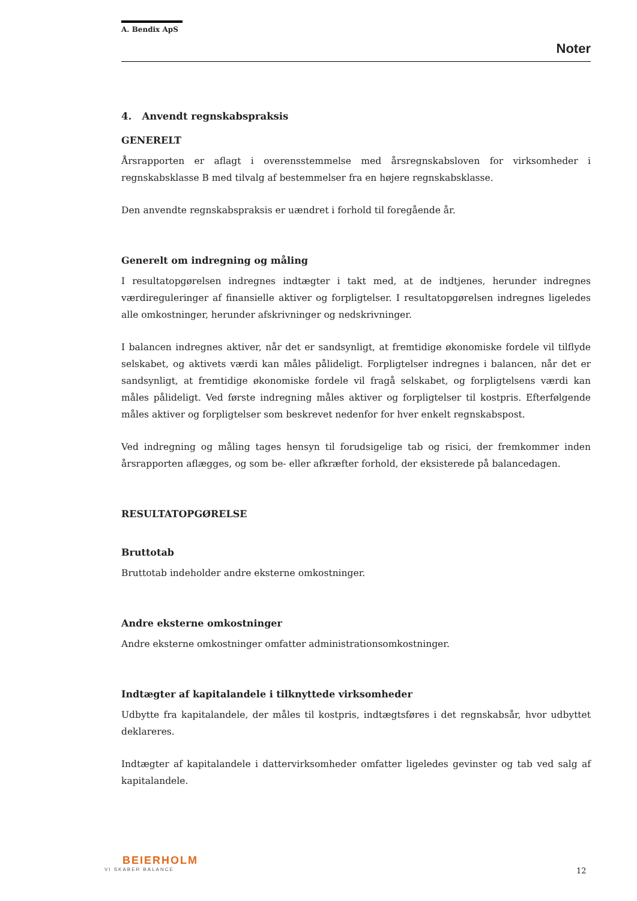A. Bendix ApS
Noter
4. Anvendt regnskabspraksis
GENERELT
Årsrapporten er aflagt i overensstemmelse med årsregnskabsloven for virksomheder i regnskabsklasse B med tilvalg af bestemmelser fra en højere regnskabsklasse.
Den anvendte regnskabspraksis er uændret i forhold til foregående år.
Generelt om indregning og måling
I resultatopgørelsen indregnes indtægter i takt med, at de indtjenes, herunder indregnes værdireguleringer af finansielle aktiver og forpligtelser. I resultatopgørelsen indregnes ligeledes alle omkostninger, herunder afskrivninger og nedskrivninger.
I balancen indregnes aktiver, når det er sandsynligt, at fremtidige økonomiske fordele vil tilflyde selskabet, og aktivets værdi kan måles pålideligt. Forpligtelser indregnes i balancen, når det er sandsynligt, at fremtidige økonomiske fordele vil fragå selskabet, og forpligtelsens værdi kan måles pålideligt. Ved første indregning måles aktiver og forpligtelser til kostpris. Efterfølgende måles aktiver og forpligtelser som beskrevet nedenfor for hver enkelt regnskabspost.
Ved indregning og måling tages hensyn til forudsigelige tab og risici, der fremkommer inden årsrapporten aflægges, og som be- eller afkræfter forhold, der eksisterede på balancedagen.
RESULTATOPGØRELSE
Bruttotab
Bruttotab indeholder andre eksterne omkostninger.
Andre eksterne omkostninger
Andre eksterne omkostninger omfatter administrationsomkostninger.
Indtægter af kapitalandele i tilknyttede virksomheder
Udbytte fra kapitalandele, der måles til kostpris, indtægtsføres i det regnskabsår, hvor udbyttet deklareres.
Indtægter af kapitalandele i dattervirksomheder omfatter ligeledes gevinster og tab ved salg af kapitalandele.
BEIERHOLM
VI SKABER BALANCE
12